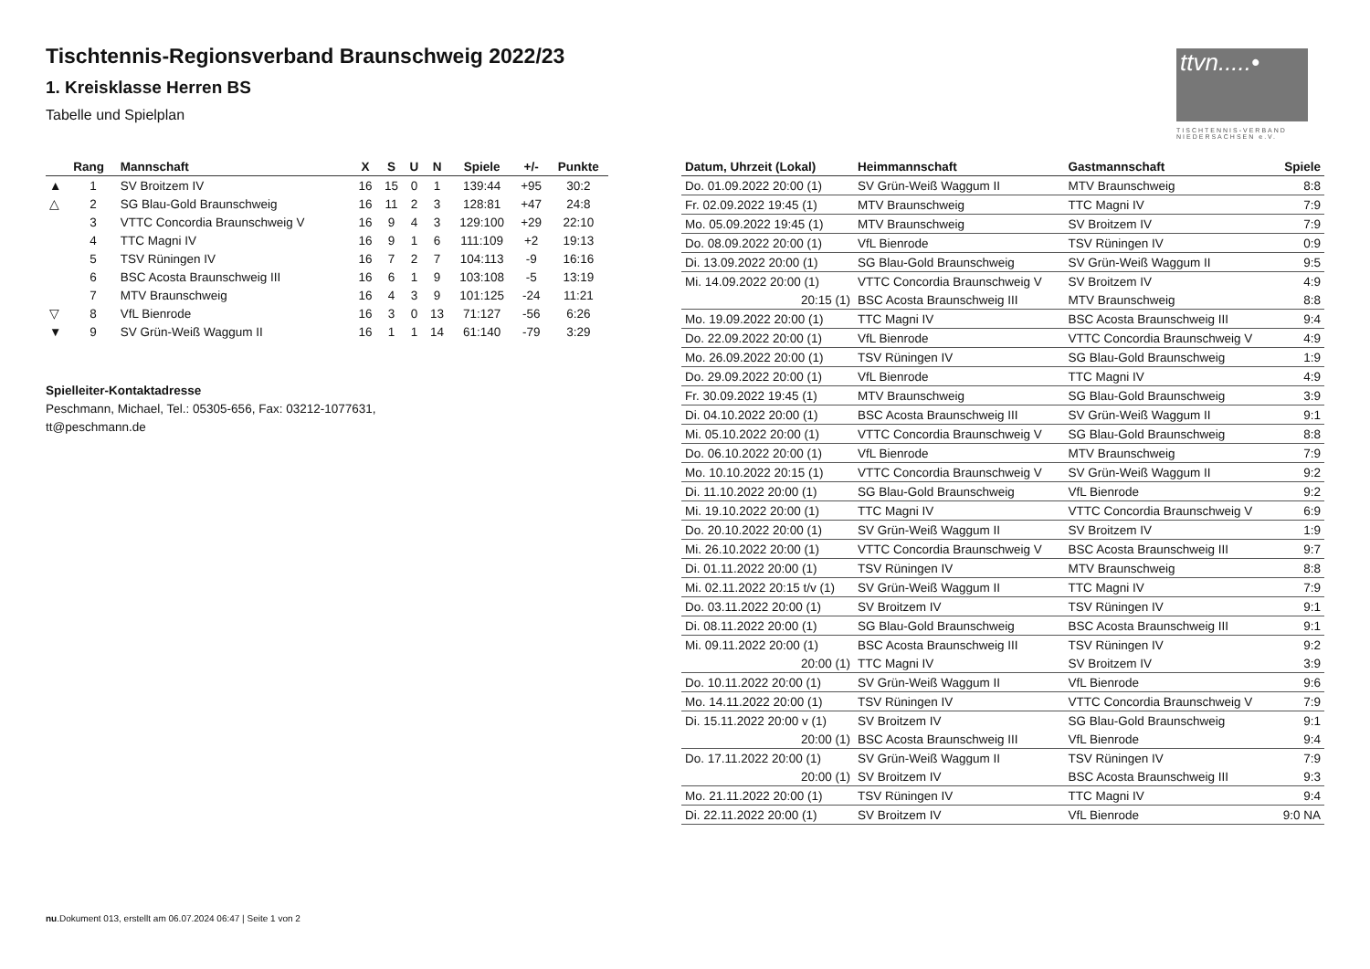ttvn.....•
TISCHTENNIS-VERBAND NIEDERSACHSEN e.V.
Tischtennis-Regionsverband Braunschweig 2022/23
1. Kreisklasse Herren BS
Tabelle und Spielplan
| | Rang | Mannschaft | X | S | U | N | Spiele | +/- | Punkte |
| --- | --- | --- | --- | --- | --- | --- | --- | --- | --- |
| ▲ | 1 | SV Broitzem IV | 16 | 15 | 0 | 1 | 139:44 | +95 | 30:2 |
| △ | 2 | SG Blau-Gold Braunschweig | 16 | 11 | 2 | 3 | 128:81 | +47 | 24:8 |
| | 3 | VTTC Concordia Braunschweig V | 16 | 9 | 4 | 3 | 129:100 | +29 | 22:10 |
| | 4 | TTC Magni IV | 16 | 9 | 1 | 6 | 111:109 | +2 | 19:13 |
| | 5 | TSV Rüningen IV | 16 | 7 | 2 | 7 | 104:113 | -9 | 16:16 |
| | 6 | BSC Acosta Braunschweig III | 16 | 6 | 1 | 9 | 103:108 | -5 | 13:19 |
| | 7 | MTV Braunschweig | 16 | 4 | 3 | 9 | 101:125 | -24 | 11:21 |
| ▽ | 8 | VfL Bienrode | 16 | 3 | 0 | 13 | 71:127 | -56 | 6:26 |
| ▼ | 9 | SV Grün-Weiß Waggum II | 16 | 1 | 1 | 14 | 61:140 | -79 | 3:29 |
Spielleiter-Kontaktadresse
Peschmann, Michael, Tel.: 05305-656, Fax: 03212-1077631,
tt@peschmann.de
| Datum, Uhrzeit (Lokal) | Heimmannschaft | Gastmannschaft | Spiele |
| --- | --- | --- | --- |
| Do. 01.09.2022 20:00 (1) | SV Grün-Weiß Waggum II | MTV Braunschweig | 8:8 |
| Fr. 02.09.2022 19:45 (1) | MTV Braunschweig | TTC Magni IV | 7:9 |
| Mo. 05.09.2022 19:45 (1) | MTV Braunschweig | SV Broitzem IV | 7:9 |
| Do. 08.09.2022 20:00 (1) | VfL Bienrode | TSV Rüningen IV | 0:9 |
| Di. 13.09.2022 20:00 (1) | SG Blau-Gold Braunschweig | SV Grün-Weiß Waggum II | 9:5 |
| Mi. 14.09.2022 20:00 (1) | VTTC Concordia Braunschweig V | SV Broitzem IV | 4:9 |
| 20:15 (1) | BSC Acosta Braunschweig III | MTV Braunschweig | 8:8 |
| Mo. 19.09.2022 20:00 (1) | TTC Magni IV | BSC Acosta Braunschweig III | 9:4 |
| Do. 22.09.2022 20:00 (1) | VfL Bienrode | VTTC Concordia Braunschweig V | 4:9 |
| Mo. 26.09.2022 20:00 (1) | TSV Rüningen IV | SG Blau-Gold Braunschweig | 1:9 |
| Do. 29.09.2022 20:00 (1) | VfL Bienrode | TTC Magni IV | 4:9 |
| Fr. 30.09.2022 19:45 (1) | MTV Braunschweig | SG Blau-Gold Braunschweig | 3:9 |
| Di. 04.10.2022 20:00 (1) | BSC Acosta Braunschweig III | SV Grün-Weiß Waggum II | 9:1 |
| Mi. 05.10.2022 20:00 (1) | VTTC Concordia Braunschweig V | SG Blau-Gold Braunschweig | 8:8 |
| Do. 06.10.2022 20:00 (1) | VfL Bienrode | MTV Braunschweig | 7:9 |
| Mo. 10.10.2022 20:15 (1) | VTTC Concordia Braunschweig V | SV Grün-Weiß Waggum II | 9:2 |
| Di. 11.10.2022 20:00 (1) | SG Blau-Gold Braunschweig | VfL Bienrode | 9:2 |
| Mi. 19.10.2022 20:00 (1) | TTC Magni IV | VTTC Concordia Braunschweig V | 6:9 |
| Do. 20.10.2022 20:00 (1) | SV Grün-Weiß Waggum II | SV Broitzem IV | 1:9 |
| Mi. 26.10.2022 20:00 (1) | VTTC Concordia Braunschweig V | BSC Acosta Braunschweig III | 9:7 |
| Di. 01.11.2022 20:00 (1) | TSV Rüningen IV | MTV Braunschweig | 8:8 |
| Mi. 02.11.2022 20:15 t/v (1) | SV Grün-Weiß Waggum II | TTC Magni IV | 7:9 |
| Do. 03.11.2022 20:00 (1) | SV Broitzem IV | TSV Rüningen IV | 9:1 |
| Di. 08.11.2022 20:00 (1) | SG Blau-Gold Braunschweig | BSC Acosta Braunschweig III | 9:1 |
| Mi. 09.11.2022 20:00 (1) | BSC Acosta Braunschweig III | TSV Rüningen IV | 9:2 |
| 20:00 (1) | TTC Magni IV | SV Broitzem IV | 3:9 |
| Do. 10.11.2022 20:00 (1) | SV Grün-Weiß Waggum II | VfL Bienrode | 9:6 |
| Mo. 14.11.2022 20:00 (1) | TSV Rüningen IV | VTTC Concordia Braunschweig V | 7:9 |
| Di. 15.11.2022 20:00 v (1) | SV Broitzem IV | SG Blau-Gold Braunschweig | 9:1 |
| 20:00 (1) | BSC Acosta Braunschweig III | VfL Bienrode | 9:4 |
| Do. 17.11.2022 20:00 (1) | SV Grün-Weiß Waggum II | TSV Rüningen IV | 7:9 |
| 20:00 (1) | SV Broitzem IV | BSC Acosta Braunschweig III | 9:3 |
| Mo. 21.11.2022 20:00 (1) | TSV Rüningen IV | TTC Magni IV | 9:4 |
| Di. 22.11.2022 20:00 (1) | SV Broitzem IV | VfL Bienrode | 9:0 NA |
nu.Dokument 013, erstellt am 06.07.2024 06:47 | Seite 1 von 2